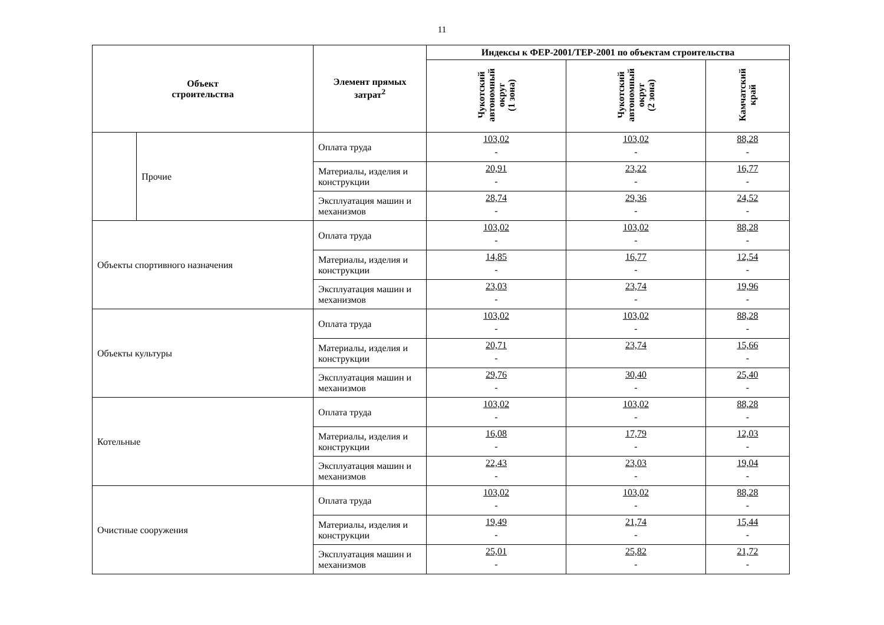11
| Объект строительства | | Элемент прямых затрат<sup>2</sup> | Индексы к ФЕР-2001/ТЕР-2001 по объектам строительства | | |
| --- | --- | --- | --- | --- | --- |
| | | | Чукотский автономный округ (1 зона) | Чукотский автономный округ (2 зона) | Камчатский край |
| | Прочие | Оплата труда | 103,02 - | 103,02 - | 88,28 - |
| | | Материалы, изделия и конструкции | 20,91 - | 23,22 - | 16,77 - |
| | | Эксплуатация машин и механизмов | 28,74 - | 29,36 - | 24,52 - |
| Объекты спортивного назначения | | Оплата труда | 103,02 - | 103,02 - | 88,28 - |
| | | Материалы, изделия и конструкции | 14,85 - | 16,77 - | 12,54 - |
| | | Эксплуатация машин и механизмов | 23,03 - | 23,74 - | 19,96 - |
| Объекты культуры | | Оплата труда | 103,02 - | 103,02 - | 88,28 - |
| | | Материалы, изделия и конструкции | 20,71 - | 23,74 | 15,66 - |
| | | Эксплуатация машин и механизмов | 29,76 - | 30,40 - | 25,40 - |
| Котельные | | Оплата труда | 103,02 - | 103,02 - | 88,28 - |
| | | Материалы, изделия и конструкции | 16,08 - | 17,79 - | 12,03 - |
| | | Эксплуатация машин и механизмов | 22,43 - | 23,03 - | 19,04 - |
| Очистные сооружения | | Оплата труда | 103,02 - | 103,02 - | 88,28 - |
| | | Материалы, изделия и конструкции | 19,49 - | 21,74 - | 15,44 - |
| | | Эксплуатация машин и механизмов | 25,01 - | 25,82 - | 21,72 - |